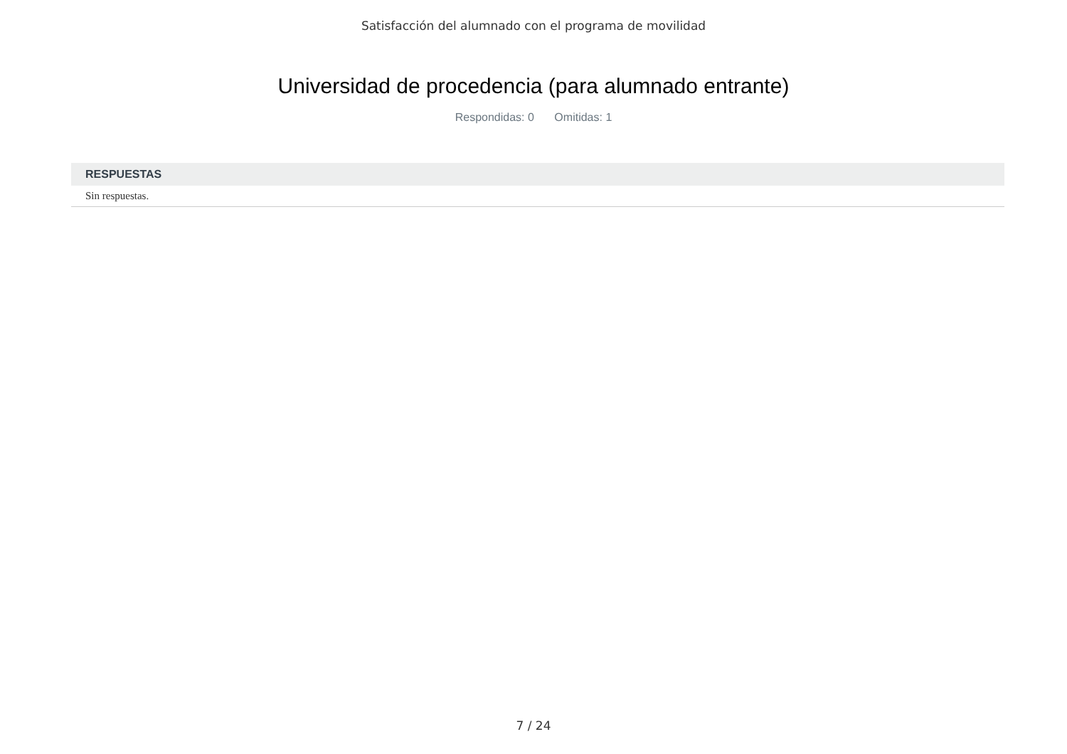Satisfacción del alumnado con el programa de movilidad
Universidad de procedencia (para alumnado entrante)
Respondidas: 0 Omitidas: 1
| RESPUESTAS |
| --- |
| Sin respuestas. |
7 / 24